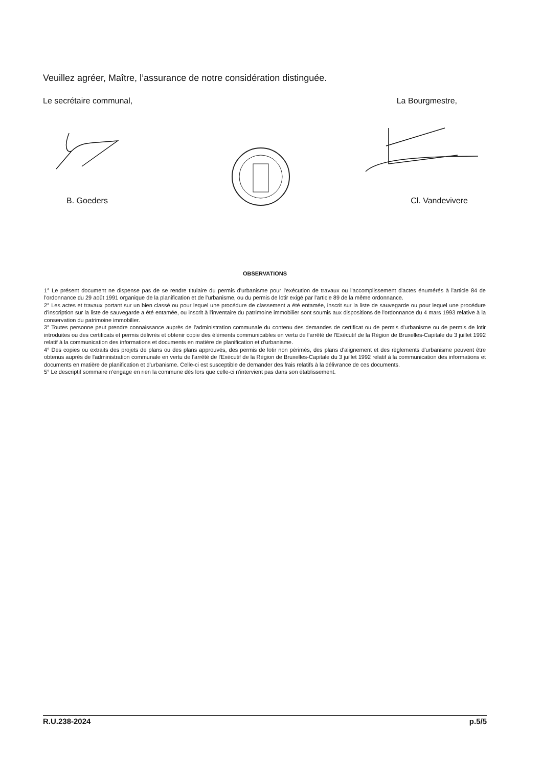Veuillez agréer, Maître, l’assurance de notre considération distinguée.
Le secrétaire communal, La Bourgmestre,
B. Goeders Cl. Vandevivere
OBSERVATIONS
1° Le présent document ne dispense pas de se rendre titulaire du permis d'urbanisme pour l'exécution de travaux ou l'accomplissement d'actes énumérés à l'article 84 de l'ordonnance du 29 août 1991 organique de la planification et de l'urbanisme, ou du permis de lotir exigé par l'article 89 de la même ordonnance.
2° Les actes et travaux portant sur un bien classé ou pour lequel une procédure de classement a été entamée, inscrit sur la liste de sauvegarde ou pour lequel une procédure d'inscription sur la liste de sauvegarde a été entamée, ou inscrit à l'inventaire du patrimoine immobilier sont soumis aux dispositions de l'ordonnance du 4 mars 1993 relative à la conservation du patrimoine immobilier.
3° Toutes personne peut prendre connaissance auprès de l'administration communale du contenu des demandes de certificat ou de permis d'urbanisme ou de permis de lotir introduites ou des certificats et permis délivrés et obtenir copie des éléments communicables en vertu de l'arrêté de l'Exécutif de la Région de Bruxelles-Capitale du 3 juillet 1992 relatif à la communication des informations et documents en matière de planification et d'urbanisme.
4° Des copies ou extraits des projets de plans ou des plans approuvés, des permis de lotir non périmés, des plans d'alignement et des règlements d'urbanisme peuvent être obtenus auprès de l'administration communale en vertu de l'arrêté de l'Exécutif de la Région de Bruxelles-Capitale du 3 juillet 1992 relatif à la communication des informations et documents en matière de planification et d'urbanisme. Celle-ci est susceptible de demander des frais relatifs à la délivrance de ces documents.
5° Le descriptif sommaire n'engage en rien la commune dès lors que celle-ci n'intervient pas dans son établissement.
R.U.238-2024 p.5/5